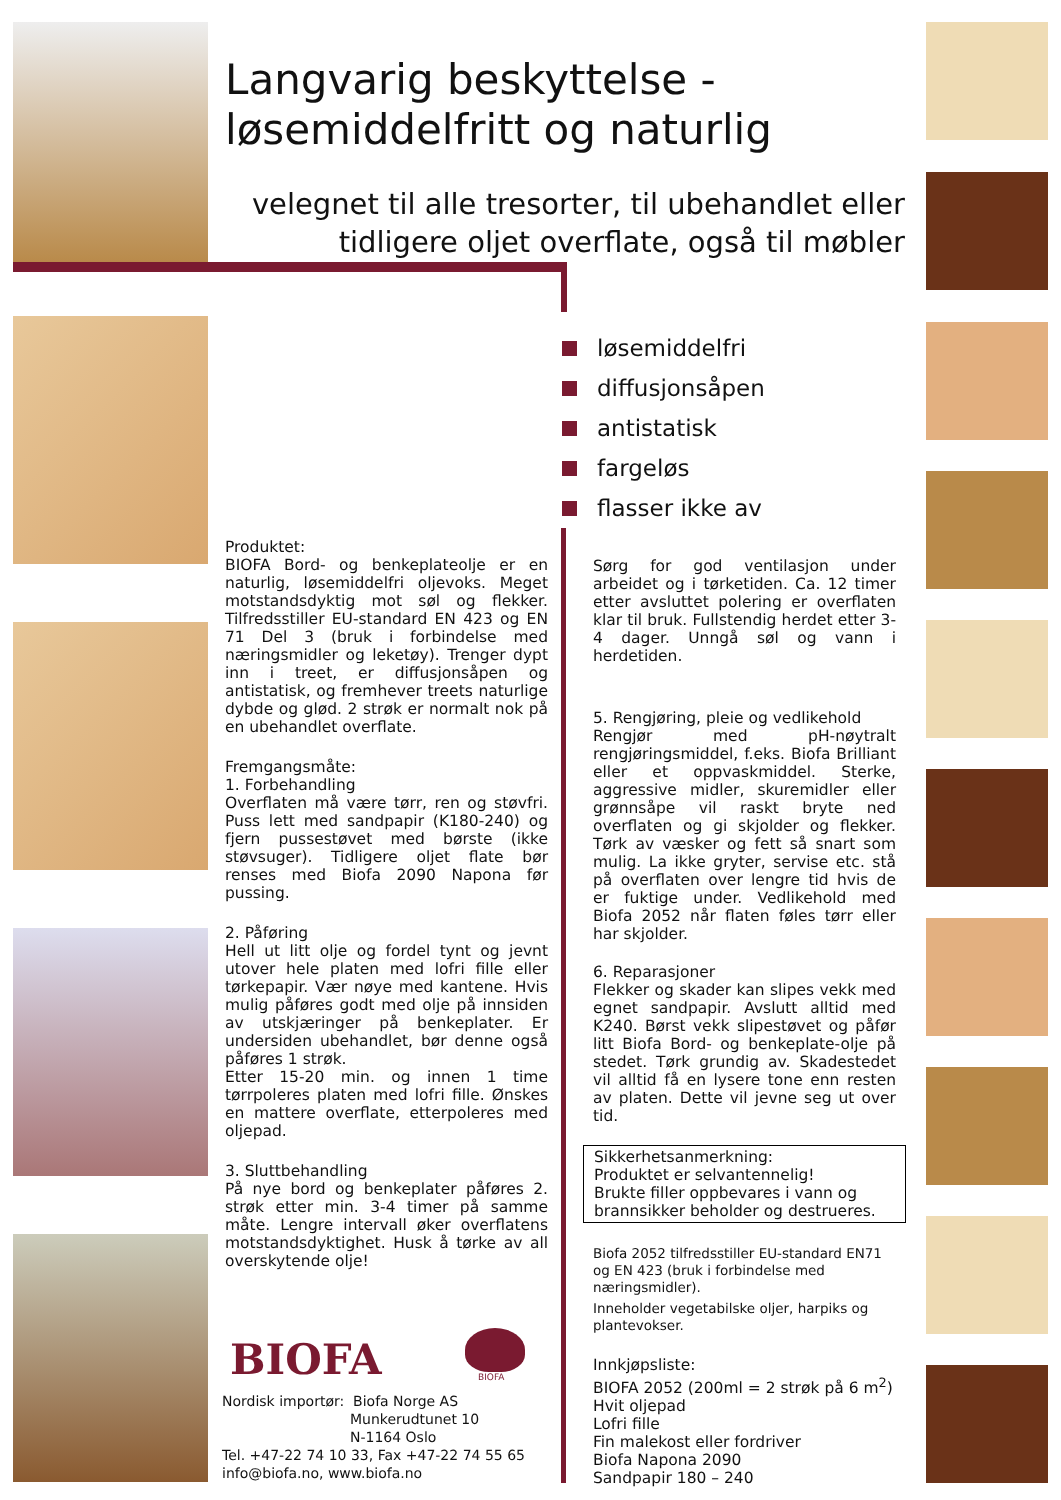Langvarig beskyttelse -
løsemiddelfritt og naturlig
velegnet til alle tresorter, til ubehandlet eller tidligere oljet overflate, også til møbler
løsemiddelfri
diffusjonsåpen
antistatisk
fargeløs
flasser ikke av
Produktet:
BIOFA Bord- og benkeplateolje er en naturlig, løsemiddelfri oljevoks. Meget motstandsdyktig mot søl og flekker. Tilfredsstiller EU-standard EN 423 og EN 71 Del 3 (bruk i forbindelse med næringsmidler og leketøy). Trenger dypt inn i treet, er diffusjonsåpen og antistatisk, og fremhever treets naturlige dybde og glød. 2 strøk er normalt nok på en ubehandlet overflate.
Fremgangsmåte:
1. Forbehandling
Overflaten må være tørr, ren og støvfri. Puss lett med sandpapir (K180-240) og fjern pussestøvet med børste (ikke støvsuger). Tidligere oljet flate bør renses med Biofa 2090 Napona før pussing.
2. Påføring
Hell ut litt olje og fordel tynt og jevnt utover hele platen med lofri fille eller tørkepapir. Vær nøye med kantene. Hvis mulig påføres godt med olje på innsiden av utskjæringer på benkeplater. Er undersiden ubehandlet, bør denne også påføres 1 strøk.
Etter 15-20 min. og innen 1 time tørrpoleres platen med lofri fille. Ønskes en mattere overflate, etterpoleres med oljepad.
3. Sluttbehandling
På nye bord og benkeplater påføres 2. strøk etter min. 3-4 timer på samme måte. Lengre intervall øker overflatens motstandsdyktighet. Husk å tørke av all overskytende olje!
BIOFA BIOFA
Nordisk importør: Biofa Norge AS
Munkerudtunet 10
N-1164 Oslo
Tel. +47-22 74 10 33, Fax +47-22 74 55 65
info@biofa.no, www.biofa.no
Sørg for god ventilasjon under arbeidet og i tørketiden. Ca. 12 timer etter avsluttet polering er overflaten klar til bruk. Fullstendig herdet etter 3-4 dager. Unngå søl og vann i herdetiden.
5. Rengjøring, pleie og vedlikehold
Rengjør med pH-nøytralt rengjøringsmiddel, f.eks. Biofa Brilliant eller et oppvaskmiddel. Sterke, aggressive midler, skuremidler eller grønnsåpe vil raskt bryte ned overflaten og gi skjolder og flekker. Tørk av væsker og fett så snart som mulig. La ikke gryter, servise etc. stå på overflaten over lengre tid hvis de er fuktige under. Vedlikehold med Biofa 2052 når flaten føles tørr eller har skjolder.
6. Reparasjoner
Flekker og skader kan slipes vekk med egnet sandpapir. Avslutt alltid med K240. Børst vekk slipestøvet og påfør litt Biofa Bord- og benkeplate-olje på stedet. Tørk grundig av. Skadestedet vil alltid få en lysere tone enn resten av platen. Dette vil jevne seg ut over tid.
Sikkerhetsanmerkning:
Produktet er selvantennelig!
Brukte filler oppbevares i vann og brannsikker beholder og destrueres.
Biofa 2052 tilfredsstiller EU-standard EN71 og EN 423 (bruk i forbindelse med næringsmidler).
Inneholder vegetabilske oljer, harpiks og plantevokser.
Innkjøpsliste:
BIOFA 2052 (200ml = 2 strøk på 6 m<sup>2</sup>)
Hvit oljepad
Lofri fille
Fin malekost eller fordriver
Biofa Napona 2090
Sandpapir 180 – 240